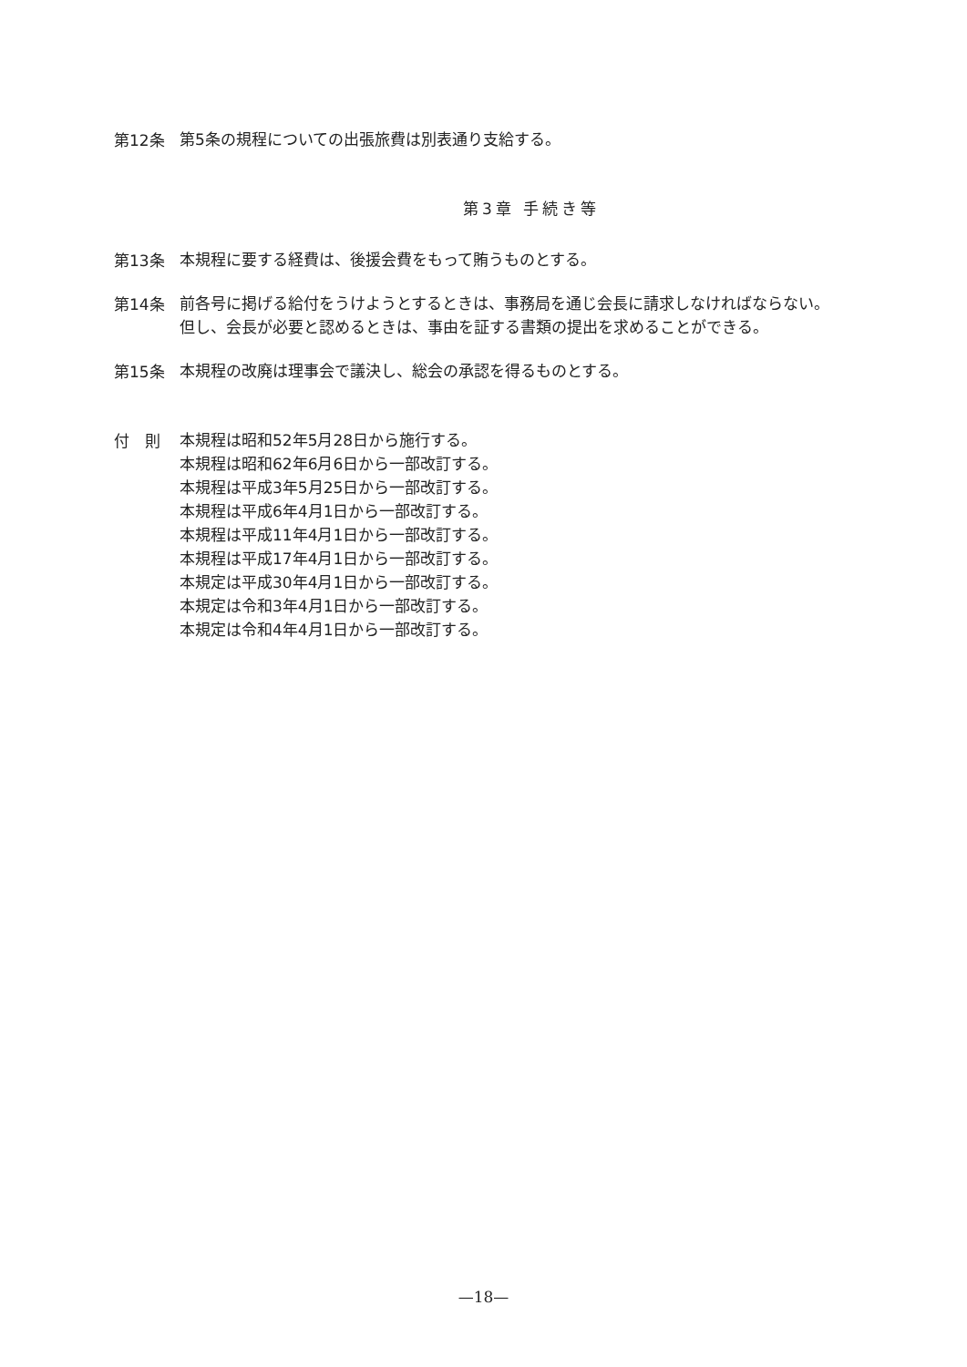第12条
第5条の規程についての出張旅費は別表通り支給する。
第3章 手続き等
第13条
本規程に要する経費は、後援会費をもって賄うものとする。
第14条
前各号に掲げる給付をうけようとするときは、事務局を通じ会長に請求しなければならない。
但し、会長が必要と認めるときは、事由を証する書類の提出を求めることができる。
第15条
本規程の改廃は理事会で議決し、総会の承認を得るものとする。
付　則
本規程は昭和52年5月28日から施行する。
本規程は昭和62年6月6日から一部改訂する。
本規程は平成3年5月25日から一部改訂する。
本規程は平成6年4月1日から一部改訂する。
本規程は平成11年4月1日から一部改訂する。
本規程は平成17年4月1日から一部改訂する。
本規定は平成30年4月1日から一部改訂する。
本規定は令和3年4月1日から一部改訂する。
本規定は令和4年4月1日から一部改訂する。
—18—